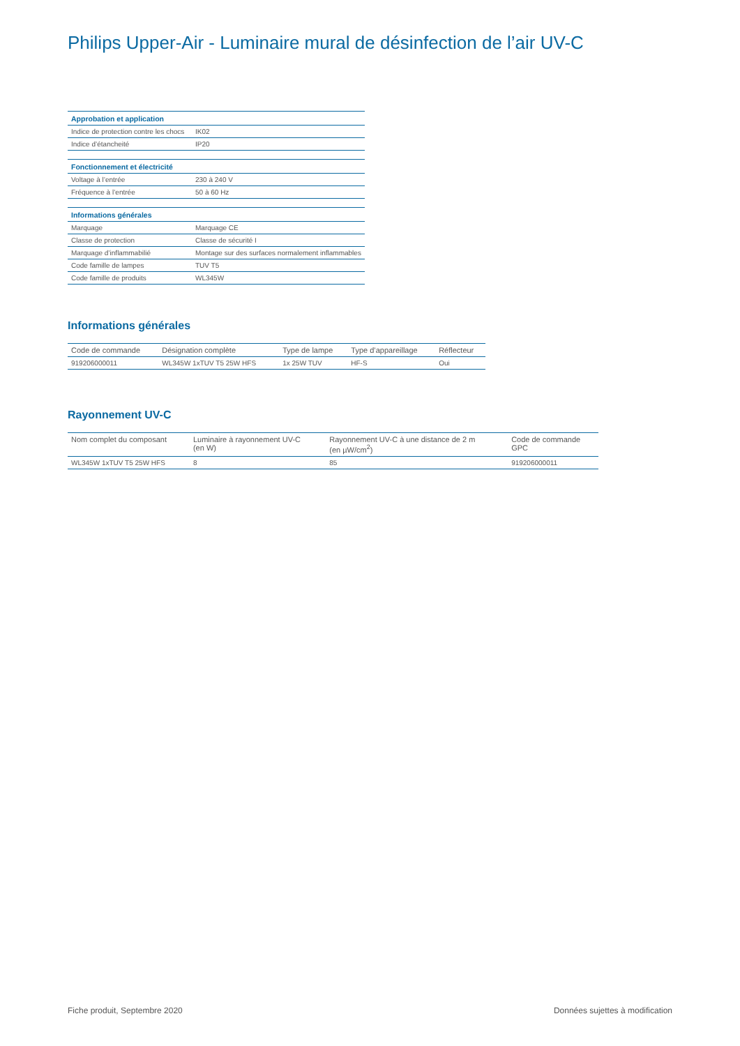Philips Upper-Air - Luminaire mural de désinfection de l’air UV-C
| Approbation et application | |
| --- | --- |
| Indice de protection contre les chocs | IK02 |
| Indice d’étancheité | IP20 |
| Fonctionnement et électricité | |
| Voltage à l’entrée | 230 à 240 V |
| Fréquence à l’entrée | 50 à 60 Hz |
| Informations générales | |
| Marquage | Marquage CE |
| Classe de protection | Classe de sécurité I |
| Marquage d’inflammabilié | Montage sur des surfaces normalement inflammables |
| Code famille de lampes | TUV T5 |
| Code famille de produits | WL345W |
Informations générales
| Code de commande | Désignation complète | Type de lampe | Type d’appareillage | Réflecteur |
| --- | --- | --- | --- | --- |
| 919206000011 | WL345W 1xTUV T5 25W HFS | 1x 25W TUV | HF-S | Oui |
Rayonnement UV-C
| Nom complet du composant | Luminaire à rayonnement UV-C (en W) | Rayonnement UV-C à une distance de 2 m (en µW/cm<sup>2</sup>) | Code de commande GPC |
| --- | --- | --- | --- |
| WL345W 1xTUV T5 25W HFS | 8 | 85 | 919206000011 |
Fiche produit, Septembre 2020 Données sujettes à modification